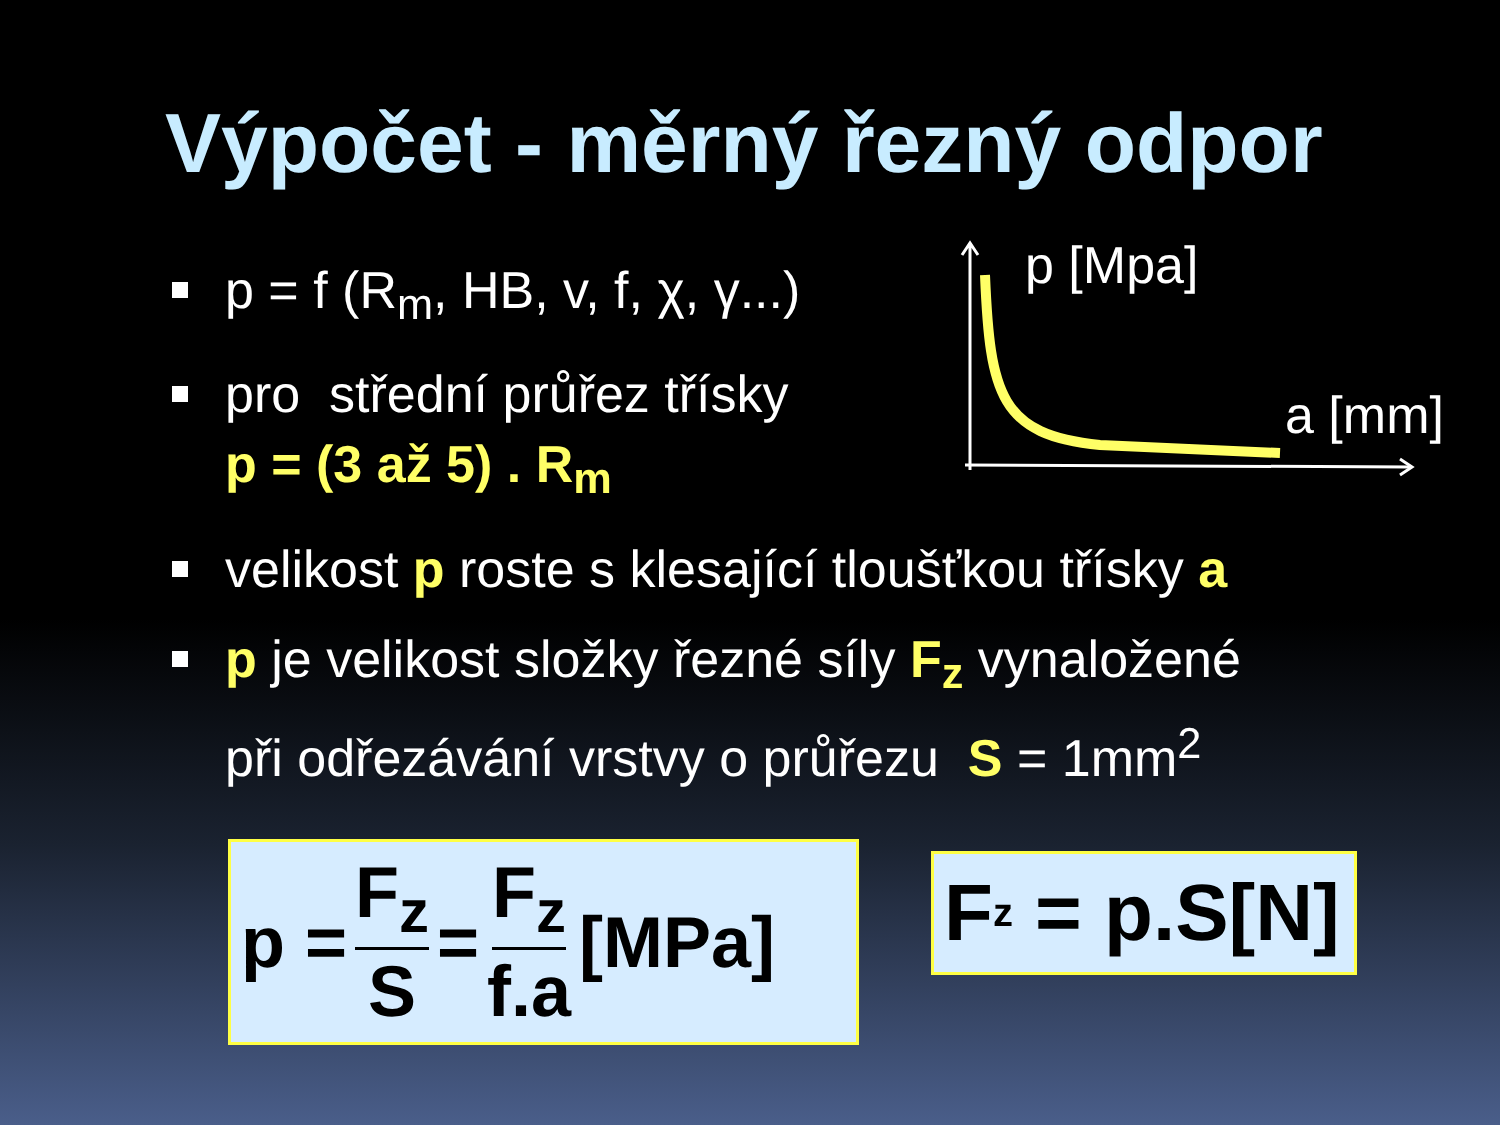Výpočet - měrný řezný odpor
p = f (R<sub>m</sub>, HB, v, f, χ, γ...)
pro střední průřez třísky
p = (3 až 5) . R<sub>m</sub>
p [Mpa]
a [mm]
velikost p roste s klesající tloušťkou třísky a
p je velikost složky řezné síly F<sub>z</sub> vynaložené
při odřezávání vrstvy o průřezu S = 1mm<sup>2</sup>
p = F<sub>z</sub> S = F<sub>z</sub> f.a [MPa]
F<sub>z</sub> = p.S[N]